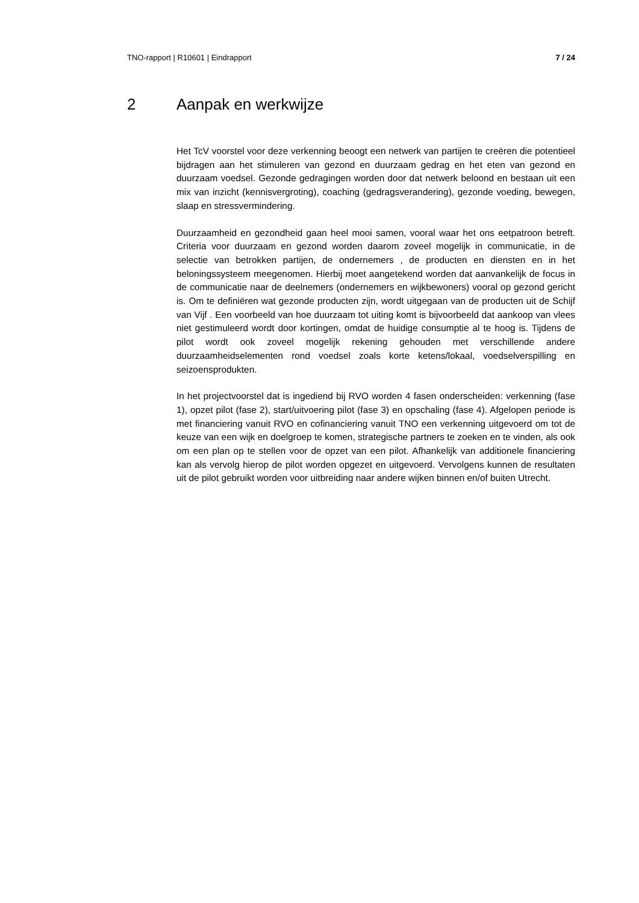TNO-rapport | R10601 | Eindrapport 7 / 24
2 Aanpak en werkwijze
Het TcV voorstel voor deze verkenning beoogt een netwerk van partijen te creëren die potentieel bijdragen aan het stimuleren van gezond en duurzaam gedrag en het eten van gezond en duurzaam voedsel. Gezonde gedragingen worden door dat netwerk beloond en bestaan uit een mix van inzicht (kennisvergroting), coaching (gedragsverandering), gezonde voeding, bewegen, slaap en stressvermindering.
Duurzaamheid en gezondheid gaan heel mooi samen, vooral waar het ons eetpatroon betreft. Criteria voor duurzaam en gezond worden daarom zoveel mogelijk in communicatie, in de selectie van betrokken partijen, de ondernemers , de producten en diensten en in het beloningssysteem meegenomen. Hierbij moet aangetekend worden dat aanvankelijk de focus in de communicatie naar de deelnemers (ondernemers en wijkbewoners) vooral op gezond gericht is. Om te definiëren wat gezonde producten zijn, wordt uitgegaan van de producten uit de Schijf van Vijf . Een voorbeeld van hoe duurzaam tot uiting komt is bijvoorbeeld dat aankoop van vlees niet gestimuleerd wordt door kortingen, omdat de huidige consumptie al te hoog is. Tijdens de pilot wordt ook zoveel mogelijk rekening gehouden met verschillende andere duurzaamheidselementen rond voedsel zoals korte ketens/lokaal, voedselverspilling en seizoensprodukten.
In het projectvoorstel dat is ingediend bij RVO worden 4 fasen onderscheiden: verkenning (fase 1), opzet pilot (fase 2), start/uitvoering pilot (fase 3) en opschaling (fase 4). Afgelopen periode is met financiering vanuit RVO en cofinanciering vanuit TNO een verkenning uitgevoerd om tot de keuze van een wijk en doelgroep te komen, strategische partners te zoeken en te vinden, als ook om een plan op te stellen voor de opzet van een pilot. Afhankelijk van additionele financiering kan als vervolg hierop de pilot worden opgezet en uitgevoerd. Vervolgens kunnen de resultaten uit de pilot gebruikt worden voor uitbreiding naar andere wijken binnen en/of buiten Utrecht.